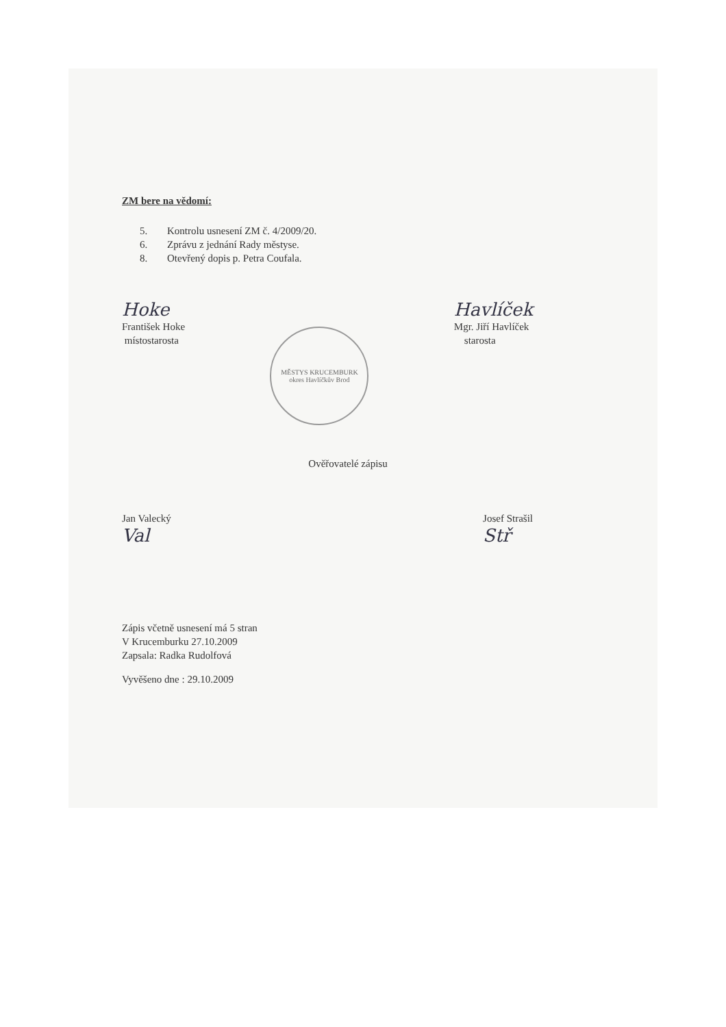ZM bere na vědomí:
5. Kontrolu usnesení ZM č. 4/2009/20.
6. Zprávu z jednání Rady městyse.
8. Otevřený dopis p. Petra Coufala.
Hoke
František Hoke
místostarosta
MĚSTYS KRUCEMBURK
okres Havlíčkův Brod
Havlíček
Mgr. Jiří Havlíček
starosta
Ověřovatelé zápisu
Jan Valecký
Val
Josef Strašil
Stř
Zápis včetně usnesení má 5 stran
V Krucemburku 27.10.2009
Zapsala: Radka Rudolfová
Vyvěšeno dne : 29.10.2009